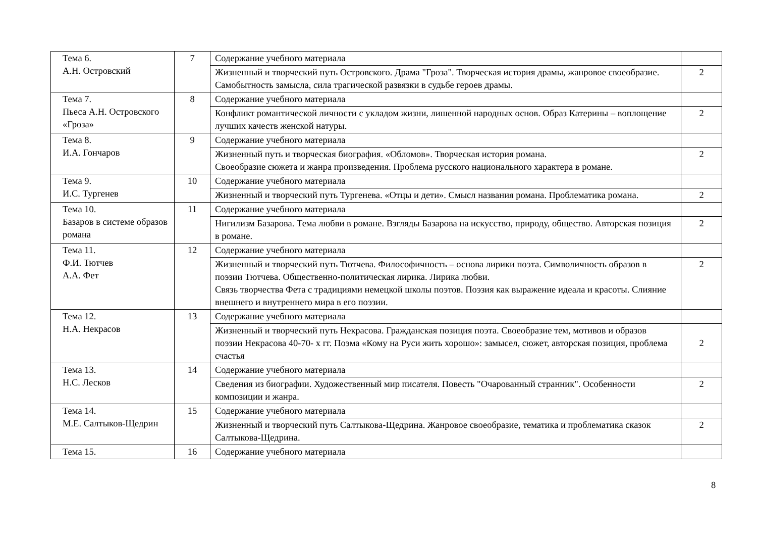| Тема 6. А.Н. Островский | 7 | Содержание учебного материала | |
| | | Жизненный и творческий путь Островского. Драма "Гроза". Творческая история драмы, жанровое своеобразие. Самобытность замысла, сила трагической развязки в судьбе героев драмы. | 2 |
| Тема 7. Пьеса А.Н. Островского «Гроза» | 8 | Содержание учебного материала | |
| | | Конфликт романтической личности с укладом жизни, лишенной народных основ. Образ Катерины – воплощение лучших качеств женской натуры. | 2 |
| Тема 8. И.А. Гончаров | 9 | Содержание учебного материала | |
| | | Жизненный путь и творческая биография. «Обломов». Творческая история романа. Своеобразие сюжета и жанра произведения. Проблема русского национального характера в романе. | 2 |
| Тема 9. И.С. Тургенев | 10 | Содержание учебного материала | |
| | | Жизненный и творческий путь Тургенева. «Отцы и дети». Смысл названия романа. Проблематика романа. | 2 |
| Тема 10. Базаров в системе образов романа | 11 | Содержание учебного материала | |
| | | Нигилизм Базарова. Тема любви в романе. Взгляды Базарова на искусство, природу, общество. Авторская позиция в романе. | 2 |
| Тема 11. Ф.И. Тютчев А.А. Фет | 12 | Содержание учебного материала | |
| | | Жизненный и творческий путь Тютчева. Философичность – основа лирики поэта. Символичность образов в поэзии Тютчева. Общественно-политическая лирика. Лирика любви. Связь творчества Фета с традициями немецкой школы поэтов. Поэзия как выражение идеала и красоты. Слияние внешнего и внутреннего мира в его поэзии. | 2 |
| Тема 12. Н.А. Некрасов | 13 | Содержание учебного материала | |
| | | Жизненный и творческий путь Некрасова. Гражданская позиция поэта. Своеобразие тем, мотивов и образов поэзии Некрасова 40-70- х гг. Поэма «Кому на Руси жить хорошо»: замысел, сюжет, авторская позиция, проблема счастья | 2 |
| Тема 13. Н.С. Лесков | 14 | Содержание учебного материала | |
| | | Сведения из биографии. Художественный мир писателя. Повесть "Очарованный странник". Особенности композиции и жанра. | 2 |
| Тема 14. М.Е. Салтыков-Щедрин | 15 | Содержание учебного материала | |
| | | Жизненный и творческий путь Салтыкова-Щедрина. Жанровое своеобразие, тематика и проблематика сказок Салтыкова-Щедрина. | 2 |
| Тема 15. | 16 | Содержание учебного материала | |
8